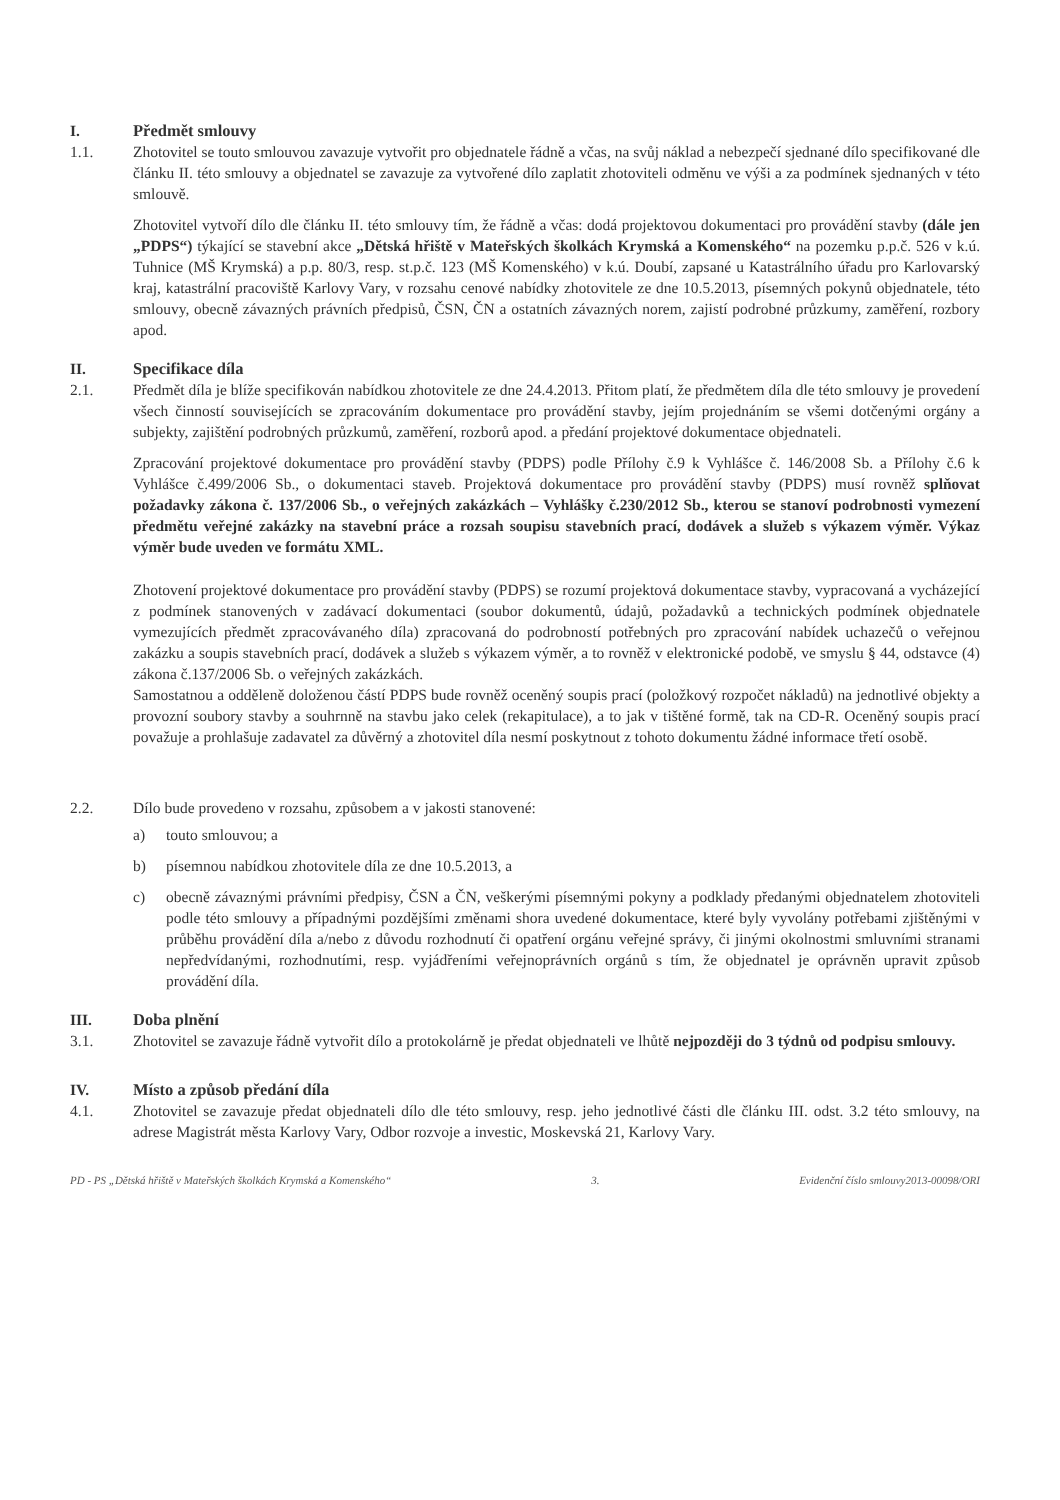I. Předmět smlouvy
1.1. Zhotovitel se touto smlouvou zavazuje vytvořit pro objednatele řádně a včas, na svůj náklad a nebezpečí sjednané dílo specifikované dle článku II. této smlouvy a objednatel se zavazuje za vytvořené dílo zaplatit zhotoviteli odměnu ve výši a za podmínek sjednaných v této smlouvě.
Zhotovitel vytvoří dílo dle článku II. této smlouvy tím, že řádně a včas: dodá projektovou dokumentaci pro provádění stavby (dále jen „PDPS“) týkající se stavební akce „Dětská hřiště v Mateřských školkách Krymská a Komenského“ na pozemku p.p.č. 526 v k.ú. Tuhnice (MŠ Krymská) a p.p. 80/3, resp. st.p.č. 123 (MŠ Komenského) v k.ú. Doubí, zapsané u Katastrálního úřadu pro Karlovarský kraj, katastrální pracoviště Karlovy Vary, v rozsahu cenové nabídky zhotovitele ze dne 10.5.2013, písemných pokynů objednatele, této smlouvy, obecně závazných právních předpisů, ČSN, ČN a ostatních závazných norem, zajistí podrobné průzkumy, zaměření, rozbory apod.
II. Specifikace díla
2.1. Předmět díla je blíže specifikován nabídkou zhotovitele ze dne 24.4.2013. Přitom platí, že předmětem díla dle této smlouvy je provedení všech činností souvisejících se zpracováním dokumentace pro provádění stavby, jejím projednáním se všemi dotčenými orgány a subjekty, zajištění podrobných průzkumů, zaměření, rozborů apod. a předání projektové dokumentace objednateli.
Zpracování projektové dokumentace pro provádění stavby (PDPS) podle Přílohy č.9 k Vyhlášce č. 146/2008 Sb. a Přílohy č.6 k Vyhlášce č.499/2006 Sb., o dokumentaci staveb. Projektová dokumentace pro provádění stavby (PDPS) musí rovněž splňovat požadavky zákona č. 137/2006 Sb., o veřejných zakázkách – Vyhlášky č.230/2012 Sb., kterou se stanoví podrobnosti vymezení předmětu veřejné zakázky na stavební práce a rozsah soupisu stavebních prací, dodávek a služeb s výkazem výměr. Výkaz výměr bude uveden ve formátu XML.
Zhotovení projektové dokumentace pro provádění stavby (PDPS) se rozumí projektová dokumentace stavby, vypracovaná a vycházející z podmínek stanovených v zadávací dokumentaci (soubor dokumentů, údajů, požadavků a technických podmínek objednatele vymezujících předmět zpracovávaného díla) zpracovaná do podrobností potřebných pro zpracování nabídek uchazečů o veřejnou zakázku a soupis stavebních prací, dodávek a služeb s výkazem výměr, a to rovněž v elektronické podobě, ve smyslu § 44, odstavce (4) zákona č.137/2006 Sb. o veřejných zakázkách.
Samostatnou a odděleně doloženou částí PDPS bude rovněž oceněný soupis prací (položkový rozpočet nákladů) na jednotlivé objekty a provozní soubory stavby a souhrnně na stavbu jako celek (rekapitulace), a to jak v tištěné formě, tak na CD-R. Oceněný soupis prací považuje a prohlašuje zadavatel za důvěrný a zhotovitel díla nesmí poskytnout z tohoto dokumentu žádné informace třetí osobě.
2.2. Dílo bude provedeno v rozsahu, způsobem a v jakosti stanovené:
a) touto smlouvou; a
b) písemnou nabídkou zhotovitele díla ze dne 10.5.2013, a
c) obecně závaznými právními předpisy, ČSN a ČN, veškerými písemnými pokyny a podklady předanými objednatelem zhotoviteli podle této smlouvy a případnými pozdějšími změnami shora uvedené dokumentace, které byly vyvolány potřebami zjištěnými v průběhu provádění díla a/nebo z důvodu rozhodnutí či opatření orgánu veřejné správy, či jinými okolnostmi smluvními stranami nepředvídanými, rozhodnutími, resp. vyjádřeními veřejnoprávních orgánů s tím, že objednatel je oprávněn upravit způsob provádění díla.
III. Doba plnění
3.1. Zhotovitel se zavazuje řádně vytvořit dílo a protokolárně je předat objednateli ve lhůtě nejpozději do 3 týdnů od podpisu smlouvy.
IV. Místo a způsob předání díla
4.1. Zhotovitel se zavazuje předat objednateli dílo dle této smlouvy, resp. jeho jednotlivé části dle článku III. odst. 3.2 této smlouvy, na adrese Magistrát města Karlovy Vary, Odbor rozvoje a investic, Moskevská 21, Karlovy Vary.
PD - PS „Dětská hřiště v Mateřských školkách Krymská a Komenského“3. Evidenční číslo smlouvy2013-00098/ORI